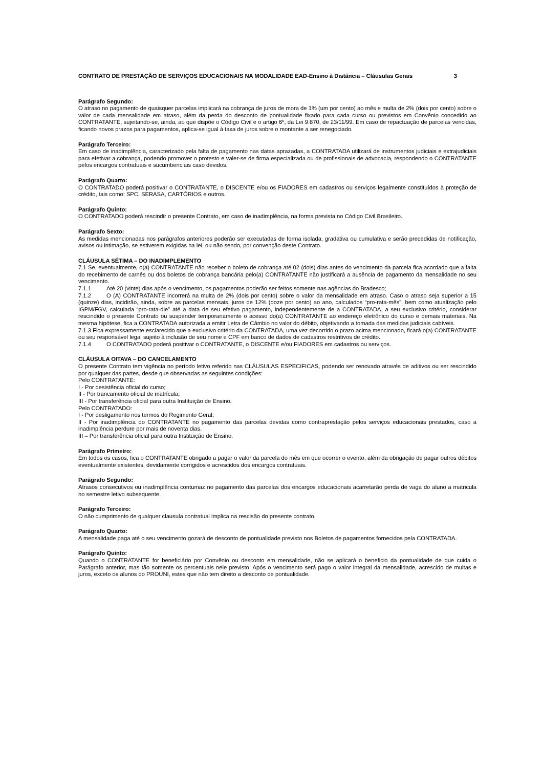CONTRATO DE PRESTAÇÃO DE SERVIÇOS EDUCACIONAIS NA MODALIDADE EAD-Ensino à Distância – Cláusulas Gerais 3
Parágrafo Segundo:
O atraso no pagamento de quaisquer parcelas implicará na cobrança de juros de mora de 1% (um por cento) ao mês e multa de 2% (dois por cento) sobre o valor de cada mensalidade em atraso, além da perda do desconto de pontualidade fixado para cada curso ou previstos em Convênio concedido ao CONTRATANTE, sujeitando-se, ainda, ao que dispõe o Código Civil e o artigo 6º, da Lei 9.870, de 23/11/99. Em caso de repactuação de parcelas vencidas, ficando novos prazos para pagamentos, aplica-se igual à taxa de juros sobre o montante a ser renegociado.
Parágrafo Terceiro:
Em caso de inadimplência, caracterizado pela falta de pagamento nas datas aprazadas, a CONTRATADA utilizará de instrumentos judiciais e extrajudiciais para efetivar a cobrança, podendo promover o protesto e valer-se de firma especializada ou de profissionais de advocacia, respondendo o CONTRATANTE pelos encargos contratuais e sucumbenciais caso devidos.
Parágrafo Quarto:
O CONTRATADO poderá positivar o CONTRATANTE, o DISCENTE e/ou os FIADORES em cadastros ou serviços legalmente constituídos à proteção de crédito, tais como: SPC, SERASA, CARTÓRIOS e outros.
Parágrafo Quinto:
O CONTRATADO poderá rescindir o presente Contrato, em caso de inadimplência, na forma prevista no Código Civil Brasileiro.
Parágrafo Sexto:
As medidas mencionadas nos parágrafos anteriores poderão ser executadas de forma isolada, gradativa ou cumulativa e serão precedidas de notificação, avisos ou intimação, se estiverem exigidas na lei, ou não sendo, por convenção deste Contrato.
CLÁUSULA SÉTIMA – DO INADIMPLEMENTO
7.1 Se, eventualmente, o(a) CONTRATANTE não receber o boleto de cobrança até 02 (dois) dias antes do vencimento da parcela fica acordado que a falta do recebimento de carnês ou dos boletos de cobrança bancária pelo(a) CONTRATANTE não justificará a ausência de pagamento da mensalidade no seu vencimento.
7.1.1 Até 20 (vinte) dias após o vencimento, os pagamentos poderão ser feitos somente nas agências do Bradesco;
7.1.2 O (A) CONTRATANTE incorrerá na multa de 2% (dois por cento) sobre o valor da mensalidade em atraso. Caso o atraso seja superior a 15 (quinze) dias, incidirão, ainda, sobre as parcelas mensais, juros de 12% (doze por cento) ao ano, calculados “pro-rata-mês”, bem como atualização pelo IGPM/FGV, calculada “pro-rata-die” até a data de seu efetivo pagamento, independentemente de a CONTRATADA, a seu exclusivo critério, considerar rescindido o presente Contrato ou suspender temporariamente o acesso do(a) CONTRATANTE ao endereço eletrônico do curso e demais materiais. Na mesma hipótese, fica a CONTRATADA autorizada a emitir Letra de Câmbio no valor do débito, objetivando a tomada das medidas judiciais cabíveis.
7.1.3 Fica expressamente esclarecido que a exclusivo critério da CONTRATADA, uma vez decorrido o prazo acima mencionado, ficará o(a) CONTRATANTE ou seu responsável legal sujeito à inclusão de seu nome e CPF em banco de dados de cadastros restritivos de crédito.
7.1.4 O CONTRATADO poderá positivar o CONTRATANTE, o DISCENTE e/ou FIADORES em cadastros ou serviços.
CLÁUSULA OITAVA – DO CANCELAMENTO
O presente Contrato tem vigência no período letivo referido nas CLÁUSULAS ESPECIFICAS, podendo ser renovado através de aditivos ou ser rescindido por qualquer das partes, desde que observadas as seguintes condições:
Pelo CONTRATANTE:
I - Por desistência oficial do curso;
II - Por trancamento oficial de matrícula;
III - Por transferência oficial para outra Instituição de Ensino.
Pelo CONTRATADO:
I - Por desligamento nos termos do Regimento Geral;
II - Por inadimplência do CONTRATANTE no pagamento das parcelas devidas como contraprestação pelos serviços educacionais prestados, caso a inadimplência perdure por mais de noventa dias.
III – Por transferência oficial para outra Instituição de Ensino.
Parágrafo Primeiro:
Em todos os casos, fica o CONTRATANTE obrigado a pagar o valor da parcela do mês em que ocorrer o evento, além da obrigação de pagar outros débitos eventualmente existentes, devidamente corrigidos e acrescidos dos encargos contratuais.
Parágrafo Segundo:
Atrasos consecutivos ou inadimplência contumaz no pagamento das parcelas dos encargos educacionais acarretarão perda de vaga do aluno a matricula no semestre letivo subsequente.
Parágrafo Terceiro:
O não cumprimento de qualquer clausula contratual implica na rescisão do presente contrato.
Parágrafo Quarto:
A mensalidade paga até o seu vencimento gozará de desconto de pontualidade previsto nos Boletos de pagamentos fornecidos pela CONTRATADA.
Parágrafo Quinto:
Quando o CONTRATANTE for beneficiário por Convênio ou desconto em mensalidade, não se aplicará o beneficio da pontualidade de que cuida o Parágrafo anterior, mas tão somente os percentuais nele previsto. Após o vencimento será pago o valor integral da mensalidade, acrescido de multas e juros, exceto os alunos do PROUNI, estes que não tem direito a desconto de pontualidade.